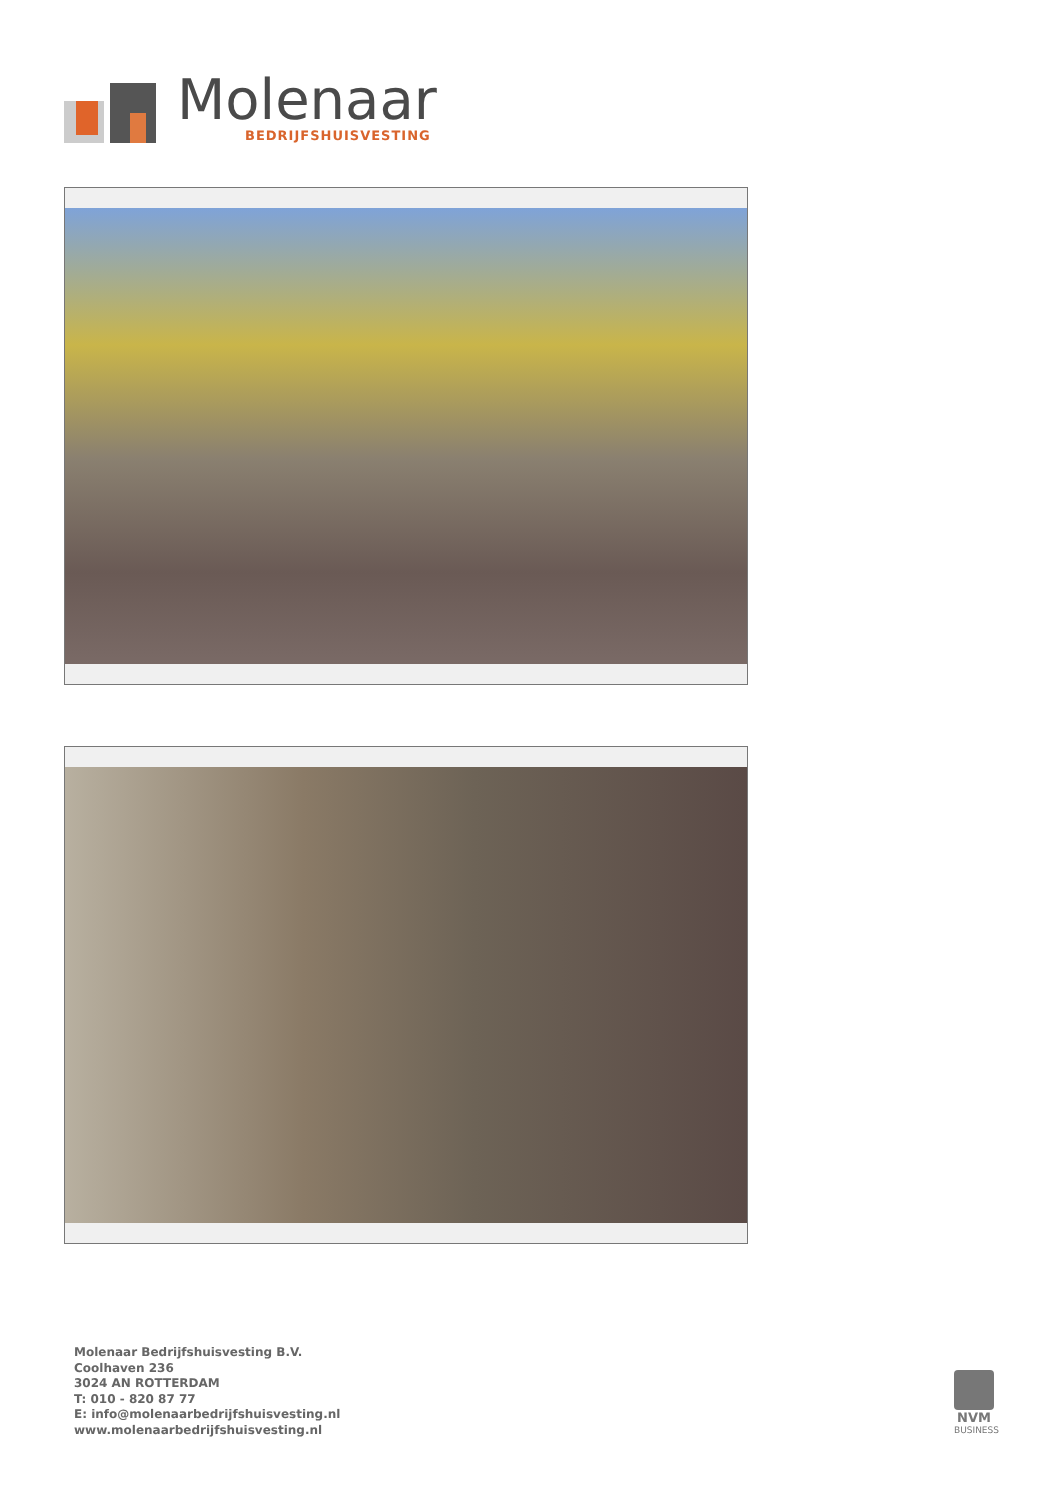Molenaar
BEDRIJFSHUISVESTING
Molenaar Bedrijfshuisvesting B.V.
Coolhaven 236
3024 AN ROTTERDAM
T: 010 - 820 87 77
E: info@molenaarbedrijfshuisvesting.nl
www.molenaarbedrijfshuisvesting.nl
NVM
BUSINESS